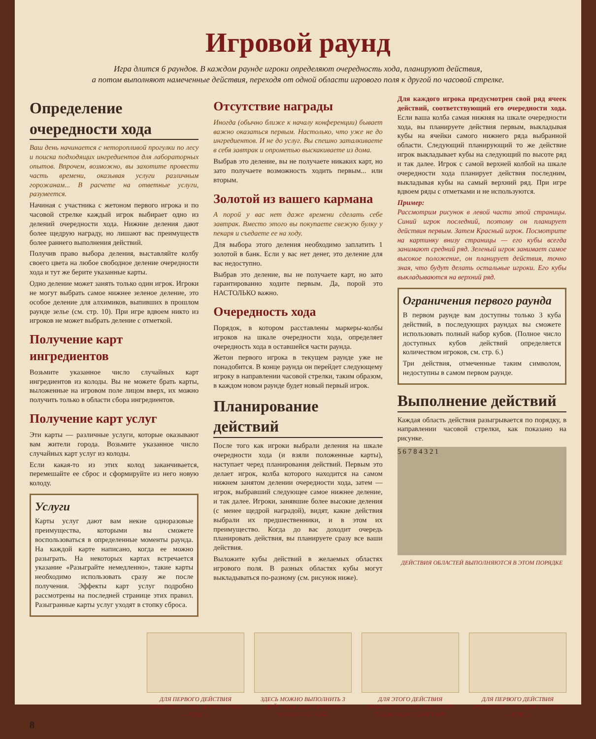Игровой раунд
Игра длится 6 раундов. В каждом раунде игроки определяют очередность хода, планируют действия,
а потом выполняют намеченные действия, переходя от одной области игрового поля к другой по часовой стрелке.
Определение очередности хода
Ваш день начинается с неторопливой прогулки по лесу и поиска подходящих ингредиентов для лабораторных опытов. Впрочем, возможно, вы захотите провести часть времени, оказывая услуги различным горожанам... В расчете на ответные услуги, разумеется.
Начиная с участника с жетоном первого игрока и по часовой стрелке каждый игрок выбирает одно из делений очередности хода. Нижние деления дают более щедрую награду, но лишают вас преимуществ более раннего выполнения действий.
Получив право выбора деления, выставляйте колбу своего цвета на любое свободное деление очередности хода и тут же берите указанные карты.
Одно деление может занять только один игрок. Игроки не могут выбрать самое нижнее зеленое деление, это особое деление для алхимиков, выпивших в прошлом раунде зелье (см. стр. 10). При игре вдвоем никто из игроков не может выбрать деление с отметкой.
Получение карт ингредиентов
Возьмите указанное число случайных карт ингредиентов из колоды. Вы не можете брать карты, выложенные на игровом поле лицом вверх, их можно получить только в области сбора ингредиентов.
Получение карт услуг
Эти карты — различные услуги, которые оказывают вам жители города. Возьмите указанное число случайных карт услуг из колоды.
Если какая-то из этих колод заканчивается, перемешайте ее сброс и сформируйте из него новую колоду.
Услуги
Карты услуг дают вам некие одноразовые преимущества, которыми вы сможете воспользоваться в определенные моменты раунда. На каждой карте написано, когда ее можно разыграть. На некоторых картах встречается указание «Разыграйте немедленно», такие карты необходимо использовать сразу же после получения. Эффекты карт услуг подробно рассмотрены на последней странице этих правил. Разыгранные карты услуг уходят в стопку сброса.
Отсутствие награды
Иногда (обычно ближе к началу конференции) бывает важно оказаться первым. Настолько, что уже не до ингредиентов. И не до услуг. Вы спешно заталкиваете в себя завтрак и опрометью выскакиваете из дома.
Выбрав это деление, вы не получаете никаких карт, но зато получаете возможность ходить первым... или вторым.
Золотой из вашего кармана
А порой у вас нет даже времени сделать себе завтрак. Вместо этого вы покупаете свежую булку у пекаря и съедаете ее на ходу.
Для выбора этого деления необходимо заплатить 1 золотой в банк. Если у вас нет денег, это деление для вас недоступно.
Выбрав это деление, вы не получаете карт, но зато гарантированно ходите первым. Да, порой это НАСТОЛЬКО важно.
Очередность хода
Порядок, в котором расставлены маркеры-колбы игроков на шкале очередности хода, определяет очередность хода в оставшейся части раунда.
Жетон первого игрока в текущем раунде уже не понадобится. В конце раунда он перейдет следующему игроку в направлении часовой стрелки, таким образом, в каждом новом раунде будет новый первый игрок.
Планирование действий
После того как игроки выбрали деления на шкале очередности хода (и взяли положенные карты), наступает черед планирования действий. Первым это делает игрок, колба которого находится на самом нижнем занятом делении очередности хода, затем — игрок, выбравший следующее самое нижнее деление, и так далее. Игроки, занявшие более высокие деления (с менее щедрой наградой), видят, какие действия выбрали их предшественники, и в этом их преимущество. Когда до вас доходит очередь планировать действия, вы планируете сразу все ваши действия.
Выложите кубы действий в желаемых областях игрового поля. В разных областях кубы могут выкладываться по-разному (см. рисунок ниже).
Для каждого игрока предусмотрен свой ряд ячеек действий, соответствующий его очередности хода. Если ваша колба самая нижняя на шкале очередности хода, вы планируете действия первым, выкладывая кубы на ячейки самого нижнего ряда выбранной области. Следующий планирующий то же действие игрок выкладывает кубы на следующий по высоте ряд и так далее. Игрок с самой верхней колбой на шкале очередности хода планирует действия последним, выкладывая кубы на самый верхний ряд. При игре вдвоем ряды с отметками и не используются.
Пример:
Рассмотрим рисунок в левой части этой страницы. Синий игрок последний, поэтому он планирует действия первым. Затем Красный игрок. Посмотрите на картинку внизу страницы — его кубы всегда занимают средний ряд. Зеленый игрок занимает самое высокое положение, он планирует действия, точно зная, что будут делать остальные игроки. Его кубы выкладываются на верхний ряд.
Ограничения первого раунда
В первом раунде вам доступны только 3 куба действий, в последующих раундах вы сможете использовать полный набор кубов. (Полное число доступных кубов действий определяется количеством игроков, см. стр. 6.)
Три действия, отмеченные таким символом, недоступны в самом первом раунде.
Выполнение действий
Каждая область действия разыгрывается по порядку, в направлении часовой стрелки, как показано на рисунке.
5 6 7 8 4 3 2 1
ДЕЙСТВИЯ ОБЛАСТЕЙ ВЫПОЛНЯЮТСЯ В ЭТОМ ПОРЯДКЕ
ДЛЯ ПЕРВОГО ДЕЙСТВИЯ ТРЕБУЕТСЯ 1 КУБ. ДЛЯ ВТОРОГО — ЕЩЕ 1.
ЗДЕСЬ МОЖНО ВЫПОЛНИТЬ 3 ДЕЙСТВИЯ. ДЛЯ КАЖДОГО ТРЕБУЕТСЯ 1 КУБ.
ДЛЯ ЭТОГО ДЕЙСТВИЯ ТРЕБУЕТСЯ 2 КУБА. ДОСТУПНО ТОЛЬКО ОДНО ДЕЙСТВИЕ.
ДЛЯ ПЕРВОГО ДЕЙСТВИЯ ТРЕБУЕТСЯ 1 КУБ. ДЛЯ ВТОРОГО — ЕЩЕ 2.
8